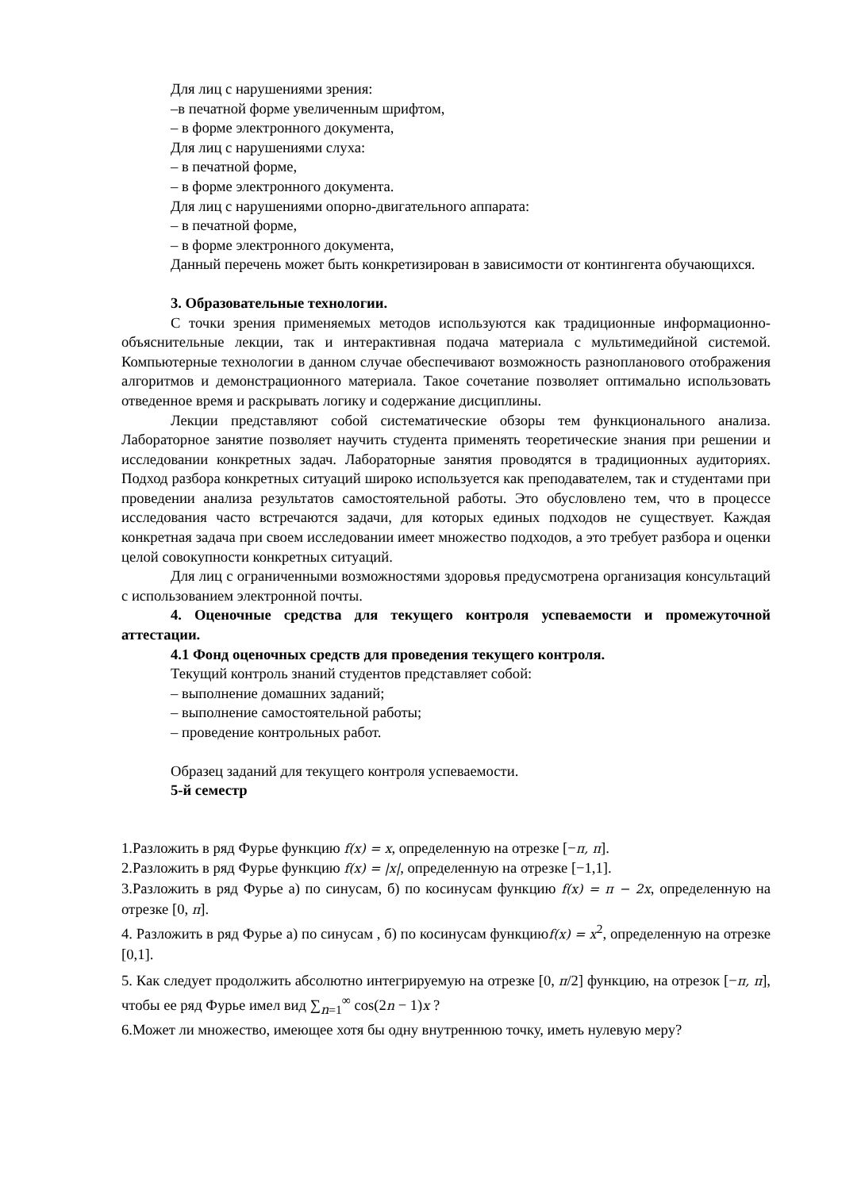Для лиц с нарушениями зрения:
–в печатной форме увеличенным шрифтом,
– в форме электронного документа,
Для лиц с нарушениями слуха:
– в печатной форме,
– в форме электронного документа.
Для лиц с нарушениями опорно-двигательного аппарата:
– в печатной форме,
– в форме электронного документа,
Данный перечень может быть конкретизирован в зависимости от контингента обучающихся.
3. Образовательные технологии.
С точки зрения применяемых методов используются как традиционные информационно-объяснительные лекции, так и интерактивная подача материала с мультимедийной системой. Компьютерные технологии в данном случае обеспечивают возможность разнопланового отображения алгоритмов и демонстрационного материала. Такое сочетание позволяет оптимально использовать отведенное время и раскрывать логику и содержание дисциплины.
Лекции представляют собой систематические обзоры тем функционального анализа. Лабораторное занятие позволяет научить студента применять теоретические знания при решении и исследовании конкретных задач. Лабораторные занятия проводятся в традиционных аудиториях. Подход разбора конкретных ситуаций широко используется как преподавателем, так и студентами при проведении анализа результатов самостоятельной работы. Это обусловлено тем, что в процессе исследования часто встречаются задачи, для которых единых подходов не существует. Каждая конкретная задача при своем исследовании имеет множество подходов, а это требует разбора и оценки целой совокупности конкретных ситуаций.
Для лиц с ограниченными возможностями здоровья предусмотрена организация консультаций с использованием электронной почты.
4. Оценочные средства для текущего контроля успеваемости и промежуточной аттестации.
4.1 Фонд оценочных средств для проведения текущего контроля.
Текущий контроль знаний студентов представляет собой:
– выполнение домашних заданий;
– выполнение самостоятельной работы;
– проведение контрольных работ.
Образец заданий для текущего контроля успеваемости.
5-й семестр
1.Разложить в ряд Фурье функцию f(x) = x, определенную на отрезке [−π, π].
2.Разложить в ряд Фурье функцию f(x) = |x|, определенную на отрезке [−1,1].
3.Разложить в ряд Фурье а) по синусам, б) по косинусам функцию f(x) = π − 2x, определенную на отрезке [0, π].
4. Разложить в ряд Фурье а) по синусам , б) по косинусам функциюf(x) = x<sup>2</sup>, определенную на отрезке [0,1].
5. Как следует продолжить абсолютно интегрируемую на отрезке [0, π/2] функцию, на отрезок [−π, π], чтобы ее ряд Фурье имел вид ∑<sub>n=1</sub><sup>∞</sup> cos(2n − 1)x ?
6.Может ли множество, имеющее хотя бы одну внутреннюю точку, иметь нулевую меру?